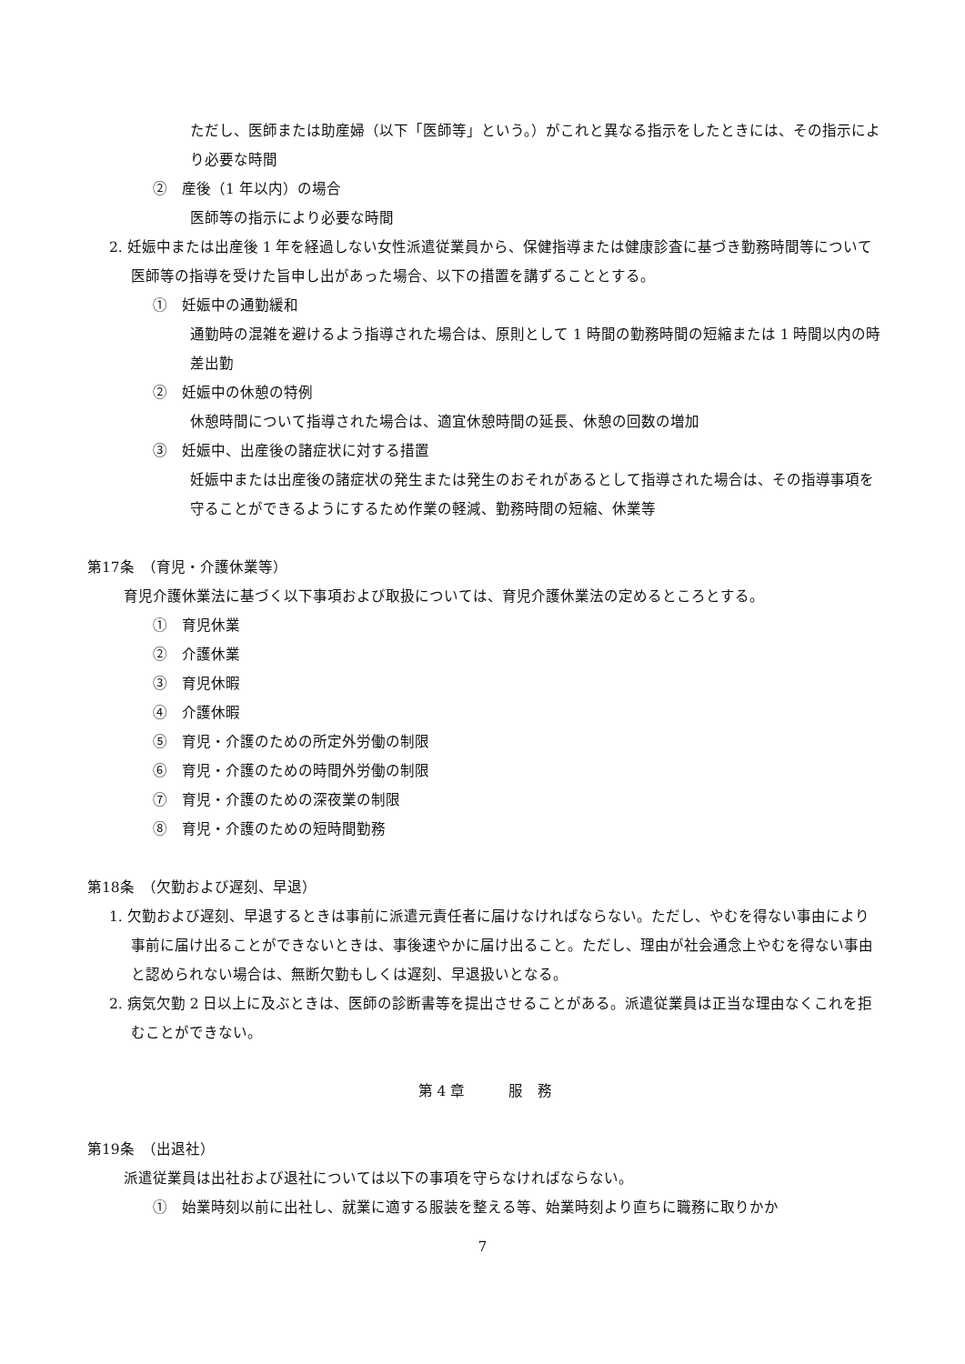ただし、医師または助産婦（以下「医師等」という。）がこれと異なる指示をしたときには、その指示により必要な時間
②　産後（1 年以内）の場合
医師等の指示により必要な時間
2. 妊娠中または出産後 1 年を経過しない女性派遣従業員から、保健指導または健康診査に基づき勤務時間等について医師等の指導を受けた旨申し出があった場合、以下の措置を講ずることとする。
①　妊娠中の通勤緩和
通勤時の混雑を避けるよう指導された場合は、原則として 1 時間の勤務時間の短縮または 1 時間以内の時差出勤
②　妊娠中の休憩の特例
休憩時間について指導された場合は、適宜休憩時間の延長、休憩の回数の増加
③　妊娠中、出産後の諸症状に対する措置
妊娠中または出産後の諸症状の発生または発生のおそれがあるとして指導された場合は、その指導事項を守ることができるようにするため作業の軽減、勤務時間の短縮、休業等
第17条　（育児・介護休業等）
育児介護休業法に基づく以下事項および取扱については、育児介護休業法の定めるところとする。
①　育児休業
②　介護休業
③　育児休暇
④　介護休暇
⑤　育児・介護のための所定外労働の制限
⑥　育児・介護のための時間外労働の制限
⑦　育児・介護のための深夜業の制限
⑧　育児・介護のための短時間勤務
第18条　（欠勤および遅刻、早退）
1. 欠勤および遅刻、早退するときは事前に派遣元責任者に届けなければならない。ただし、やむを得ない事由により事前に届け出ることができないときは、事後速やかに届け出ること。ただし、理由が社会通念上やむを得ない事由と認められない場合は、無断欠勤もしくは遅刻、早退扱いとなる。
2. 病気欠勤 2 日以上に及ぶときは、医師の診断書等を提出させることがある。派遣従業員は正当な理由なくこれを拒むことができない。
第 4 章　　　服　務
第19条　（出退社）
派遣従業員は出社および退社については以下の事項を守らなければならない。
①　始業時刻以前に出社し、就業に適する服装を整える等、始業時刻より直ちに職務に取りかか
7